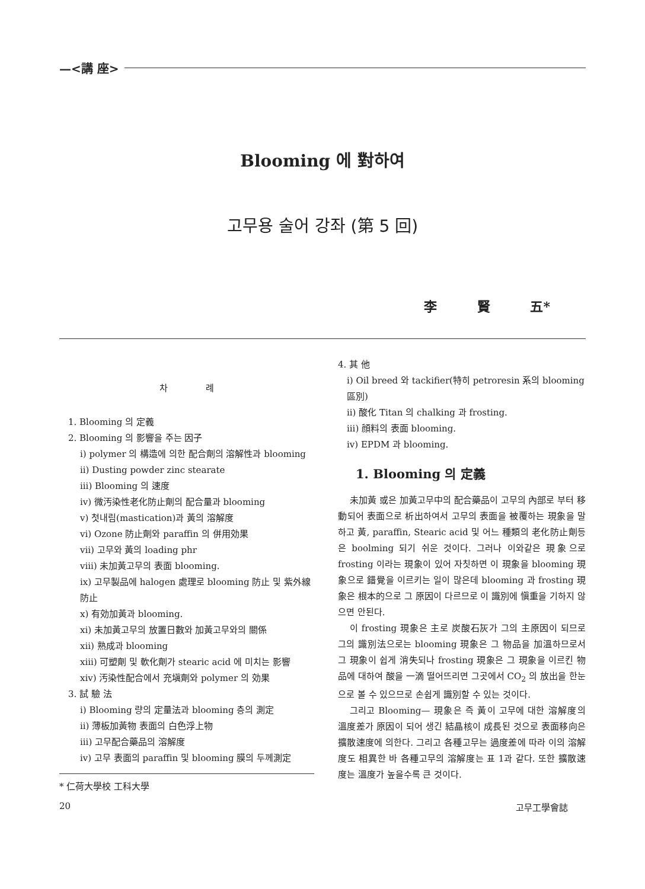—<講 座>
Blooming 에 對하여
고무용 술어 강좌 (第 5 回)
李 賢 五*
차 례
1. Blooming 의 定義
2. Blooming 의 影響을 주는 因子
i) polymer 의 構造에 의한 配合劑의 溶解性과 blooming
ii) Dusting powder zinc stearate
iii) Blooming 의 速度
iv) 微汚染性老化防止劑의 配合量과 blooming
v) 첫내림(mastication)과 黃의 溶解度
vi) Ozone 防止劑와 paraffin 의 併用効果
vii) 고무와 黃의 loading phr
viii) 未加黃고무의 表面 blooming.
ix) 고무製品에 halogen 處理로 blooming 防止 및 紫外線防止
x) 有効加黃과 blooming.
xi) 未加黃고무의 放置日數와 加黃고무와의 關係
xii) 熟成과 blooming
xiii) 可塑劑 및 軟化劑가 stearic acid 에 미치는 影響
xiv) 汚染性配合에서 充塡劑와 polymer 의 効果
3. 試 驗 法
i) Blooming 량의 定量法과 blooming 층의 測定
ii) 薄板加黃物 表面의 白色浮上物
iii) 고무配合藥品의 溶解度
iv) 고무 表面의 paraffin 및 blooming 膜의 두께測定
* 仁荷大學校 工科大學
4. 其 他
i) Oil breed 와 tackifier(特히 petroresin 系의 blooming 區別)
ii) 酸化 Titan 의 chalking 과 frosting.
iii) 顔料의 表面 blooming.
iv) EPDM 과 blooming.
1. Blooming 의 定義
未加黃 或은 加黃고무中의 配合藥品이 고무의 內部로 부터 移動되어 表面으로 析出하여서 고무의 表面을 被覆하는 現象을 말하고 黃, paraffin, Stearic acid 및 어느 種類의 老化防止劑등은 boolming 되기 쉬운 것이다. 그러나 이와같은 現象으로 frosting 이라는 現象이 있어 자칫하면 이 現象을 blooming 現象으로 錯覺을 이르키는 일이 많은데 blooming 과 frosting 現象은 根本的으로 그 原因이 다르므로 이 識別에 愼重을 기하지 않으면 안된다.
이 frosting 現象은 主로 炭酸石灰가 그의 主原因이 되므로 그의 識別法으로는 blooming 現象은 그 物品을 加溫하므로서 그 現象이 쉽게 消失되나 frosting 現象은 그 現象을 이르킨 物品에 대하여 酸을 一滴 떨어뜨리면 그곳에서 CO<sub>2</sub> 의 放出을 한눈으로 볼 수 있으므로 손쉽게 識別할 수 있는 것이다.
그리고 Blooming— 現象은 즉 黃이 고무에 대한 溶解度의 溫度差가 原因이 되어 생긴 結晶核이 成長된 것으로 表面移向은 擴散速度에 의한다. 그리고 各種고무는 過度差에 따라 이의 溶解度도 相異한 바 各種고무의 溶解度는 표 1과 같다. 또한 擴散速度는 溫度가 높을수록 큰 것이다.
20 고무工學會誌